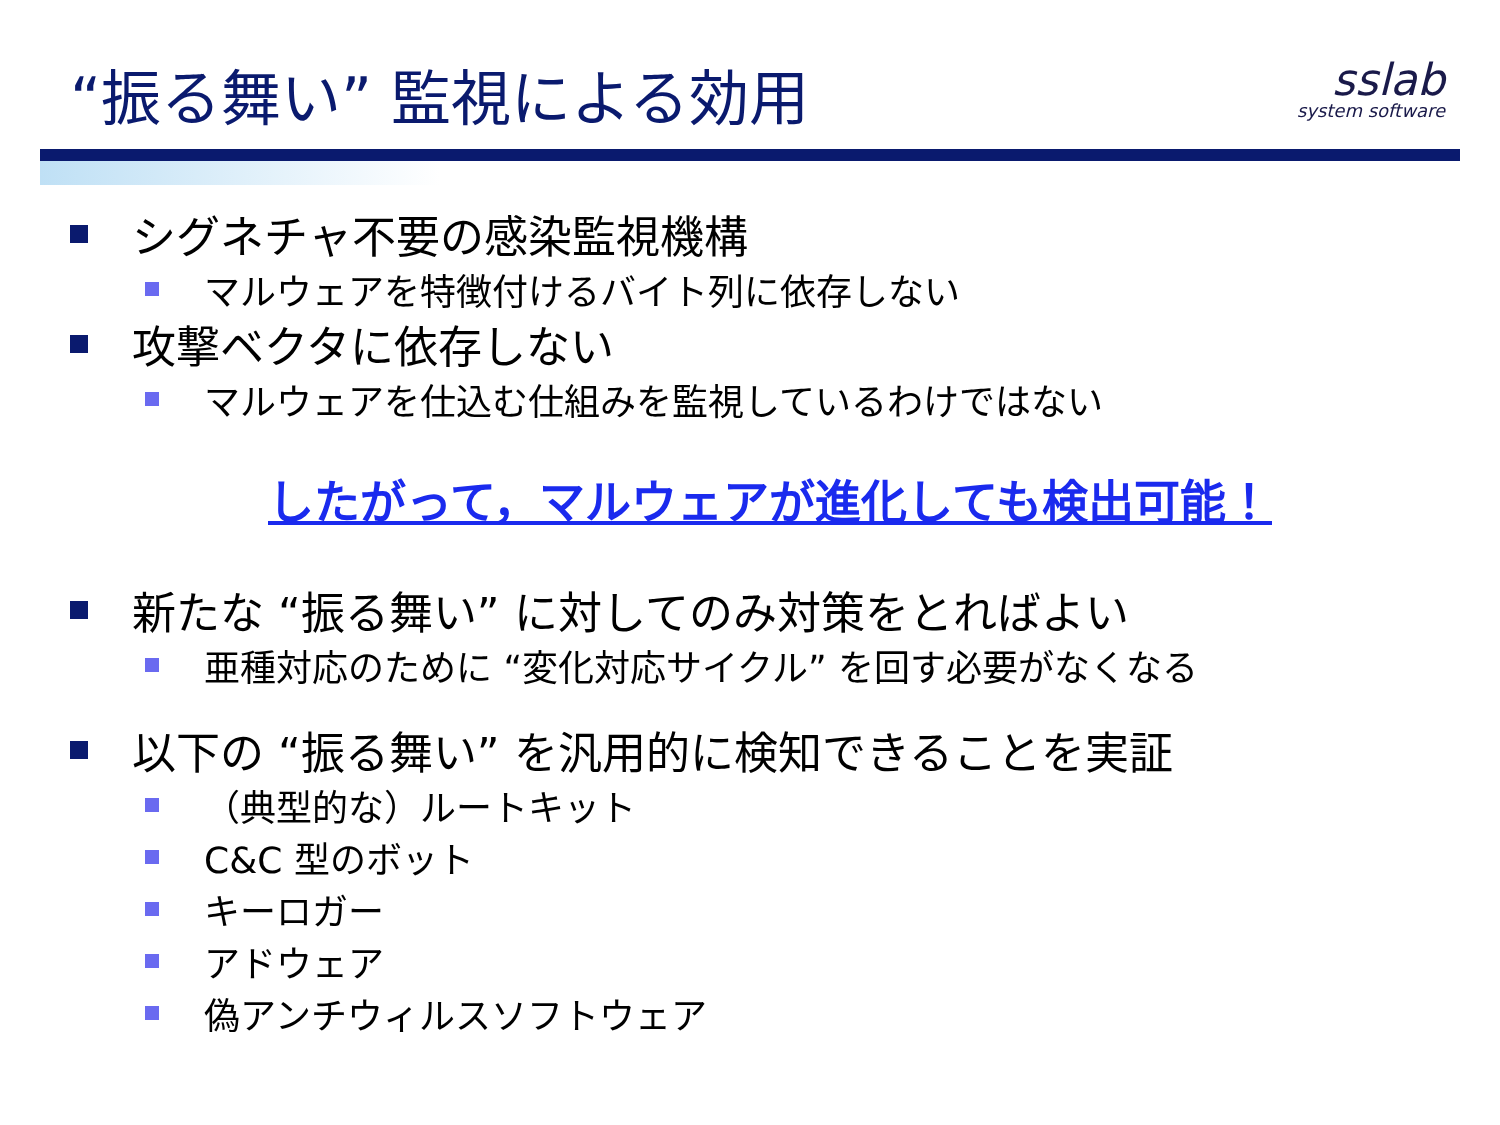“振る舞い” 監視による効用
sslab
system software
シグネチャ不要の感染監視機構
マルウェアを特徴付けるバイト列に依存しない
攻撃ベクタに依存しない
マルウェアを仕込む仕組みを監視しているわけではない
したがって，マルウェアが進化しても検出可能！
新たな “振る舞い” に対してのみ対策をとればよい
亜種対応のために “変化対応サイクル” を回す必要がなくなる
以下の “振る舞い” を汎用的に検知できることを実証
（典型的な）ルートキット
C&C 型のボット
キーロガー
アドウェア
偽アンチウィルスソフトウェア